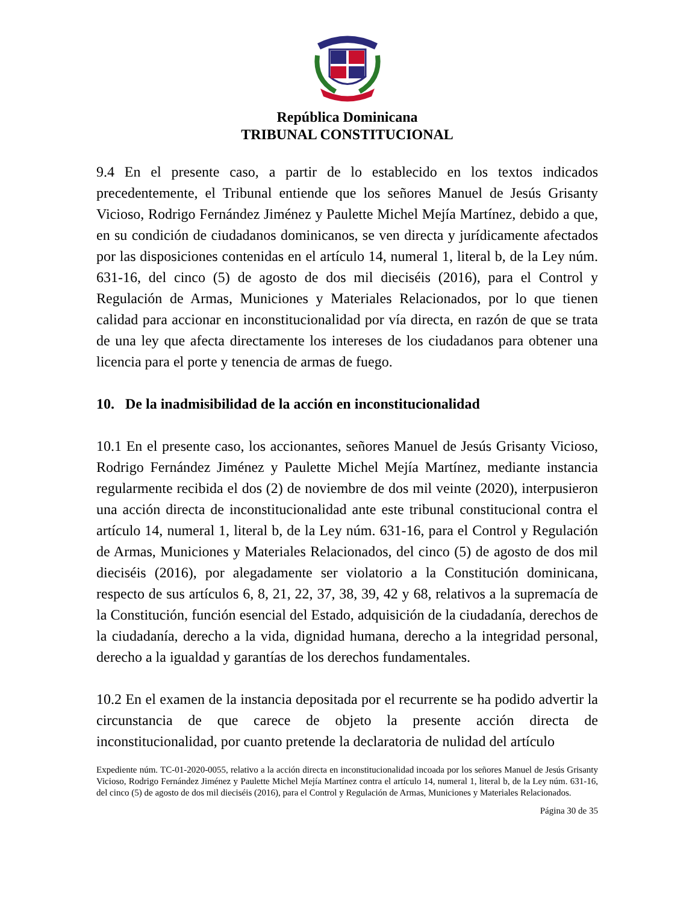República Dominicana
TRIBUNAL CONSTITUCIONAL
9.4 En el presente caso, a partir de lo establecido en los textos indicados precedentemente, el Tribunal entiende que los señores Manuel de Jesús Grisanty Vicioso, Rodrigo Fernández Jiménez y Paulette Michel Mejía Martínez, debido a que, en su condición de ciudadanos dominicanos, se ven directa y jurídicamente afectados por las disposiciones contenidas en el artículo 14, numeral 1, literal b, de la Ley núm. 631-16, del cinco (5) de agosto de dos mil dieciséis (2016), para el Control y Regulación de Armas, Municiones y Materiales Relacionados, por lo que tienen calidad para accionar en inconstitucionalidad por vía directa, en razón de que se trata de una ley que afecta directamente los intereses de los ciudadanos para obtener una licencia para el porte y tenencia de armas de fuego.
10. De la inadmisibilidad de la acción en inconstitucionalidad
10.1 En el presente caso, los accionantes, señores Manuel de Jesús Grisanty Vicioso, Rodrigo Fernández Jiménez y Paulette Michel Mejía Martínez, mediante instancia regularmente recibida el dos (2) de noviembre de dos mil veinte (2020), interpusieron una acción directa de inconstitucionalidad ante este tribunal constitucional contra el artículo 14, numeral 1, literal b, de la Ley núm. 631-16, para el Control y Regulación de Armas, Municiones y Materiales Relacionados, del cinco (5) de agosto de dos mil dieciséis (2016), por alegadamente ser violatorio a la Constitución dominicana, respecto de sus artículos 6, 8, 21, 22, 37, 38, 39, 42 y 68, relativos a la supremacía de la Constitución, función esencial del Estado, adquisición de la ciudadanía, derechos de la ciudadanía, derecho a la vida, dignidad humana, derecho a la integridad personal, derecho a la igualdad y garantías de los derechos fundamentales.
10.2 En el examen de la instancia depositada por el recurrente se ha podido advertir la circunstancia de que carece de objeto la presente acción directa de inconstitucionalidad, por cuanto pretende la declaratoria de nulidad del artículo
Expediente núm. TC-01-2020-0055, relativo a la acción directa en inconstitucionalidad incoada por los señores Manuel de Jesús Grisanty Vicioso, Rodrigo Fernández Jiménez y Paulette Michel Mejía Martínez contra el artículo 14, numeral 1, literal b, de la Ley núm. 631-16, del cinco (5) de agosto de dos mil dieciséis (2016), para el Control y Regulación de Armas, Municiones y Materiales Relacionados.
Página 30 de 35